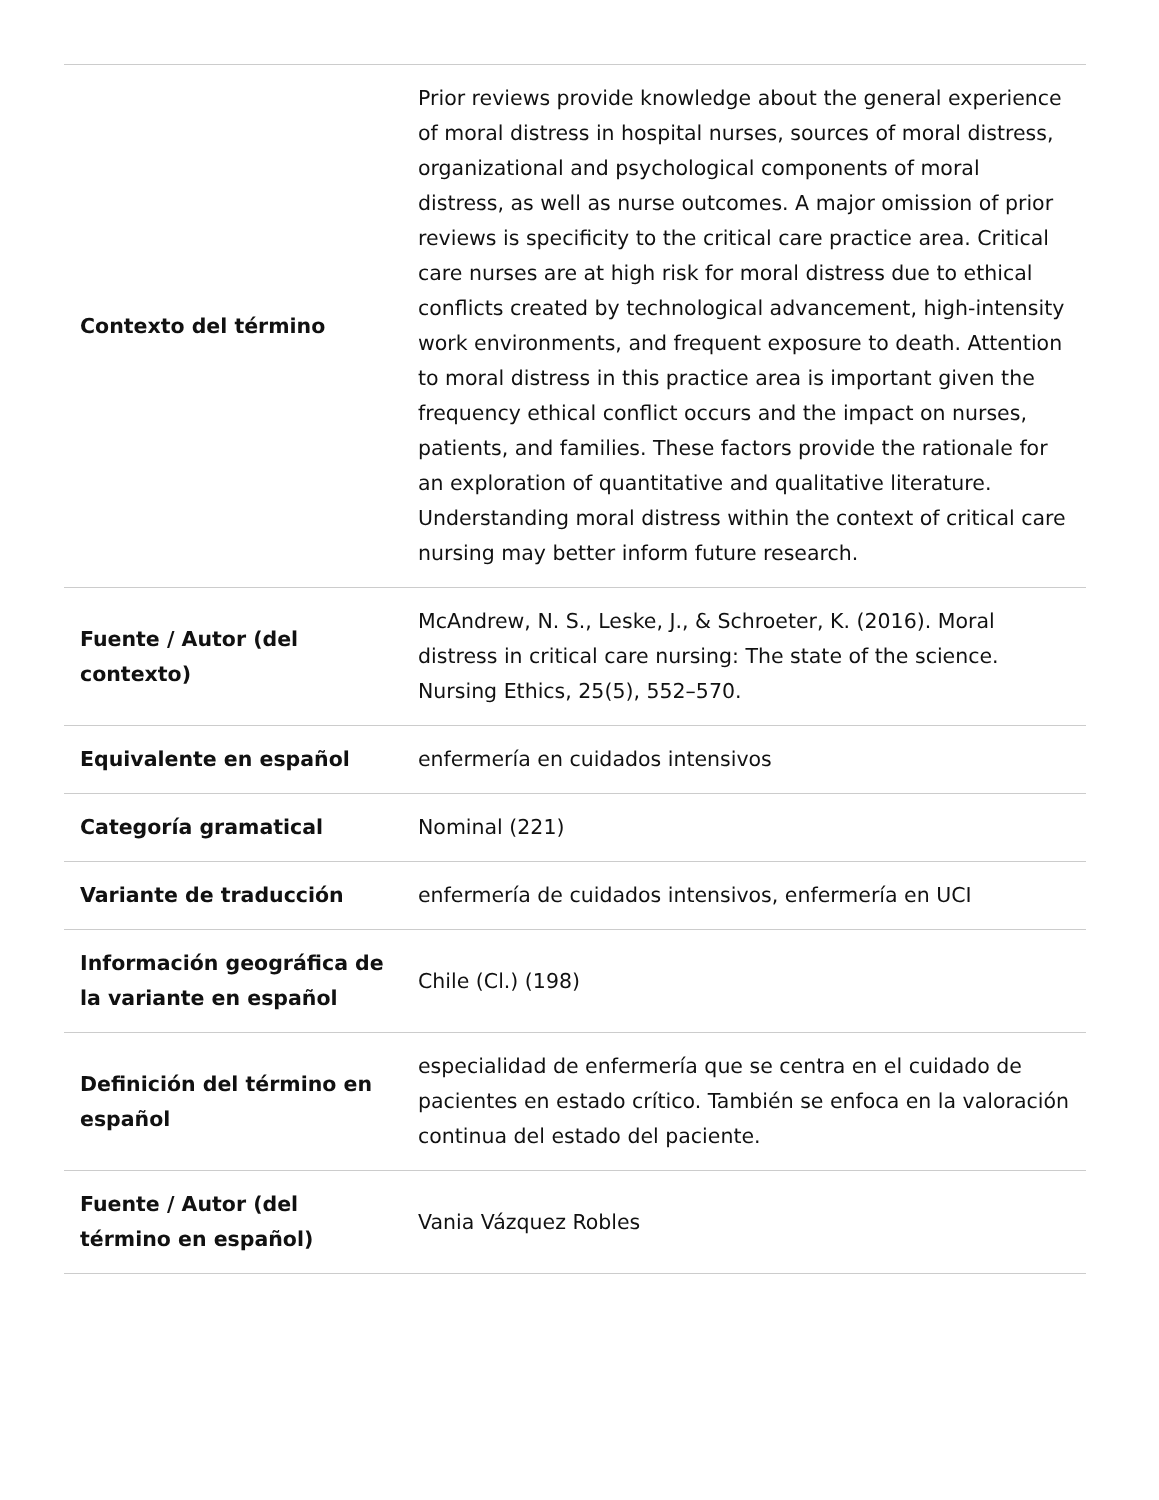| Contexto del término | Prior reviews provide knowledge about the general experience of moral distress in hospital nurses, sources of moral distress, organizational and psychological components of moral distress, as well as nurse outcomes. A major omission of prior reviews is specificity to the critical care practice area. Critical care nurses are at high risk for moral distress due to ethical conflicts created by technological advancement, high-intensity work environments, and frequent exposure to death. Attention to moral distress in this practice area is important given the frequency ethical conflict occurs and the impact on nurses, patients, and families. These factors provide the rationale for an exploration of quantitative and qualitative literature. Understanding moral distress within the context of critical care nursing may better inform future research. |
| Fuente / Autor (del contexto) | McAndrew, N. S., Leske, J., & Schroeter, K. (2016). Moral distress in critical care nursing: The state of the science. Nursing Ethics, 25(5), 552–570. |
| Equivalente en español | enfermería en cuidados intensivos |
| Categoría gramatical | Nominal (221) |
| Variante de traducción | enfermería de cuidados intensivos, enfermería en UCI |
| Información geográfica de la variante en español | Chile (Cl.) (198) |
| Definición del término en español | especialidad de enfermería que se centra en el cuidado de pacientes en estado crítico. También se enfoca en la valoración continua del estado del paciente. |
| Fuente / Autor (del término en español) | Vania Vázquez Robles |